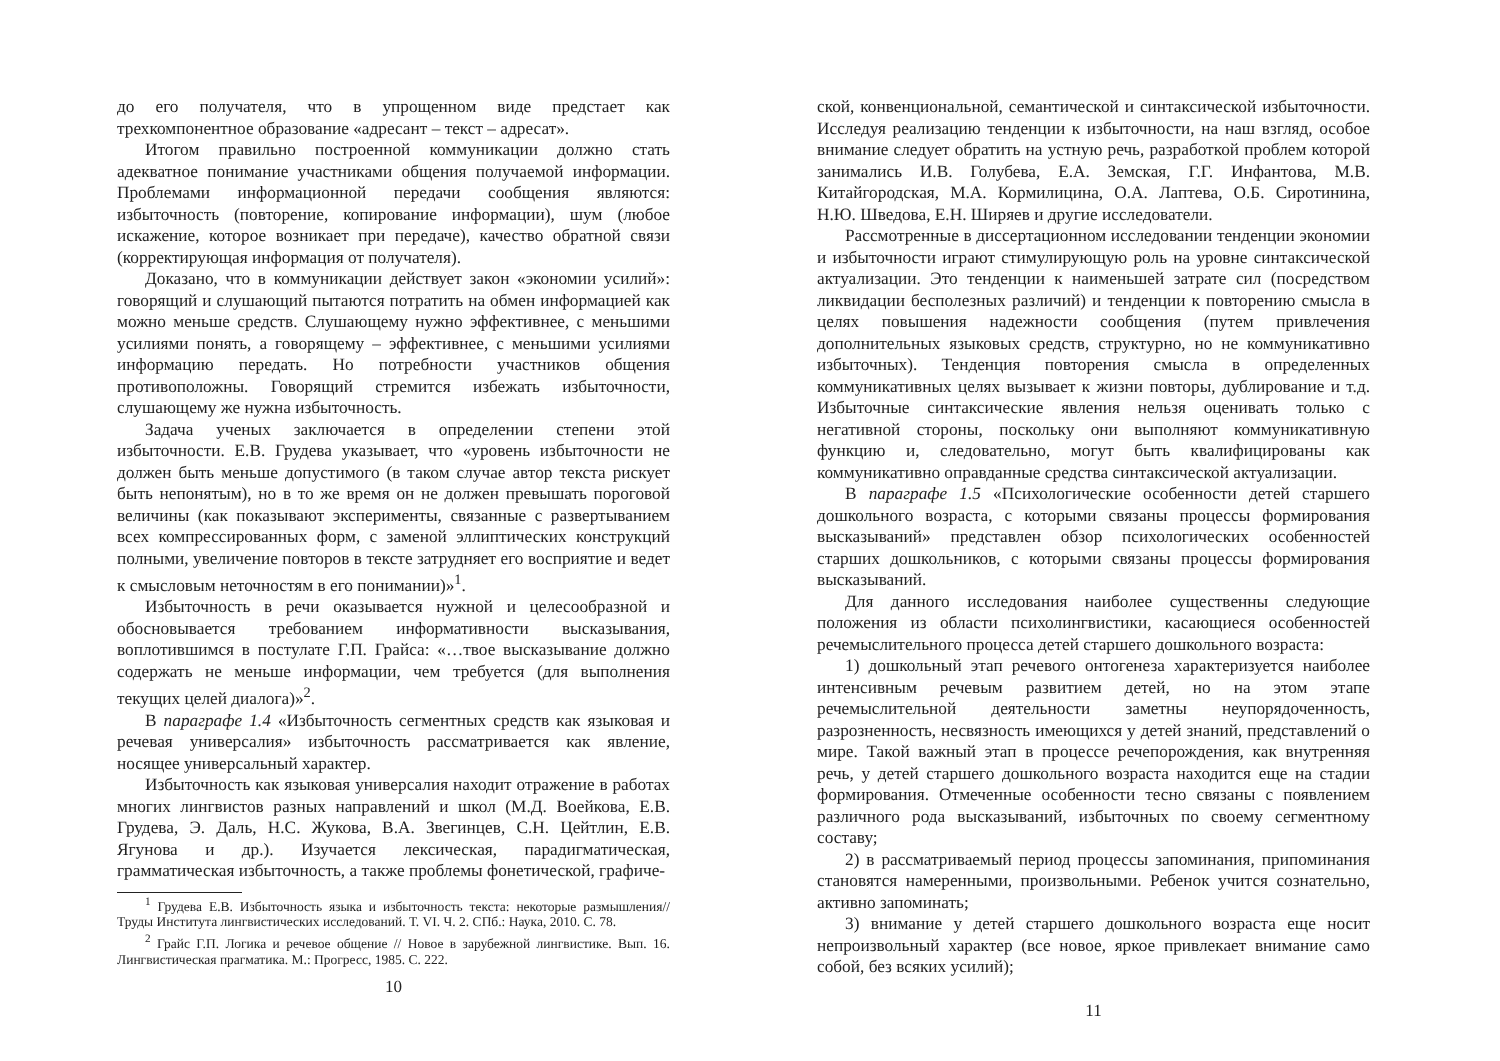до его получателя, что в упрощенном виде предстает как трехкомпонентное образование «адресант – текст – адресат».
Итогом правильно построенной коммуникации должно стать адекватное понимание участниками общения получаемой информации. Проблемами информационной передачи сообщения являются: избыточность (повторение, копирование информации), шум (любое искажение, которое возникает при передаче), качество обратной связи (корректирующая информация от получателя).
Доказано, что в коммуникации действует закон «экономии усилий»: говорящий и слушающий пытаются потратить на обмен информацией как можно меньше средств. Слушающему нужно эффективнее, с меньшими усилиями понять, а говорящему – эффективнее, с меньшими усилиями информацию передать. Но потребности участников общения противоположны. Говорящий стремится избежать избыточности, слушающему же нужна избыточность.
Задача ученых заключается в определении степени этой избыточности. Е.В. Грудева указывает, что «уровень избыточности не должен быть меньше допустимого (в таком случае автор текста рискует быть непонятым), но в то же время он не должен превышать пороговой величины (как показывают эксперименты, связанные с развертыванием всех компрессированных форм, с заменой эллиптических конструкций полными, увеличение повторов в тексте затрудняет его восприятие и ведет к смысловым неточностям в его понимании)»<sup>1</sup>.
Избыточность в речи оказывается нужной и целесообразной и обосновывается требованием информативности высказывания, воплотившимся в постулате Г.П. Грайса: «…твое высказывание должно содержать не меньше информации, чем требуется (для выполнения текущих целей диалога)»<sup>2</sup>.
В параграфе 1.4 «Избыточность сегментных средств как языковая и речевая универсалия» избыточность рассматривается как явление, носящее универсальный характер.
Избыточность как языковая универсалия находит отражение в работах многих лингвистов разных направлений и школ (М.Д. Воейкова, Е.В. Грудева, Э. Даль, Н.С. Жукова, В.А. Звегинцев, С.Н. Цейтлин, Е.В. Ягунова и др.). Изучается лексическая, парадигматическая, грамматическая избыточность, а также проблемы фонетической, графиче-
<sup>1</sup> Грудева Е.В. Избыточность языка и избыточность текста: некоторые размышления// Труды Института лингвистических исследований. Т. VI. Ч. 2. СПб.: Наука, 2010. С. 78.
<sup>2</sup> Грайс Г.П. Логика и речевое общение // Новое в зарубежной лингвистике. Вып. 16. Лингвистическая прагматика. М.: Прогресс, 1985. С. 222.
10
ской, конвенциональной, семантической и синтаксической избыточности. Исследуя реализацию тенденции к избыточности, на наш взгляд, особое внимание следует обратить на устную речь, разработкой проблем которой занимались И.В. Голубева, Е.А. Земская, Г.Г. Инфантова, М.В. Китайгородская, М.А. Кормилицина, О.А. Лаптева, О.Б. Сиротинина, Н.Ю. Шведова, Е.Н. Ширяев и другие исследователи.
Рассмотренные в диссертационном исследовании тенденции экономии и избыточности играют стимулирующую роль на уровне синтаксической актуализации. Это тенденции к наименьшей затрате сил (посредством ликвидации бесполезных различий) и тенденции к повторению смысла в целях повышения надежности сообщения (путем привлечения дополнительных языковых средств, структурно, но не коммуникативно избыточных). Тенденция повторения смысла в определенных коммуникативных целях вызывает к жизни повторы, дублирование и т.д. Избыточные синтаксические явления нельзя оценивать только с негативной стороны, поскольку они выполняют коммуникативную функцию и, следовательно, могут быть квалифицированы как коммуникативно оправданные средства синтаксической актуализации.
В параграфе 1.5 «Психологические особенности детей старшего дошкольного возраста, с которыми связаны процессы формирования высказываний» представлен обзор психологических особенностей старших дошкольников, с которыми связаны процессы формирования высказываний.
Для данного исследования наиболее существенны следующие положения из области психолингвистики, касающиеся особенностей речемыслительного процесса детей старшего дошкольного возраста:
1) дошкольный этап речевого онтогенеза характеризуется наиболее интенсивным речевым развитием детей, но на этом этапе речемыслительной деятельности заметны неупорядоченность, разрозненность, несвязность имеющихся у детей знаний, представлений о мире. Такой важный этап в процессе речепорождения, как внутренняя речь, у детей старшего дошкольного возраста находится еще на стадии формирования. Отмеченные особенности тесно связаны с появлением различного рода высказываний, избыточных по своему сегментному составу;
2) в рассматриваемый период процессы запоминания, припоминания становятся намеренными, произвольными. Ребенок учится сознательно, активно запоминать;
3) внимание у детей старшего дошкольного возраста еще носит непроизвольный характер (все новое, яркое привлекает внимание само собой, без всяких усилий);
11